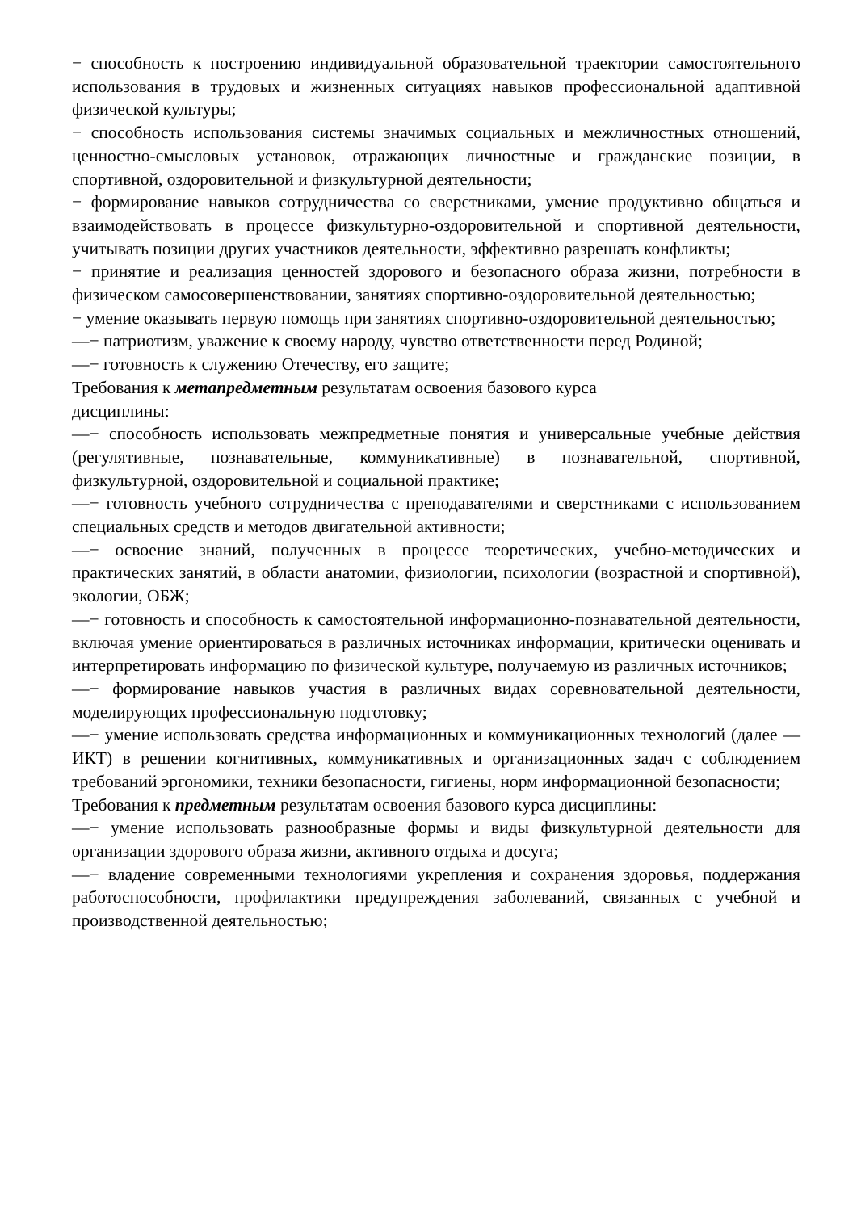− способность к построению индивидуальной образовательной траектории самостоятельного использования в трудовых и жизненных ситуациях навыков профессиональной адаптивной физической культуры;
− способность использования системы значимых социальных и межличностных отношений, ценностно-смысловых установок, отражающих личностные и гражданские позиции, в спортивной, оздоровительной и физкультурной деятельности;
− формирование навыков сотрудничества со сверстниками, умение продуктивно общаться и взаимодействовать в процессе физкультурно-оздоровительной и спортивной деятельности, учитывать позиции других участников деятельности, эффективно разрешать конфликты;
− принятие и реализация ценностей здорового и безопасного образа жизни, потребности в физическом самосовершенствовании, занятиях спортивно-оздоровительной деятельностью;
− умение оказывать первую помощь при занятиях спортивно-оздоровительной деятельностью;
—− патриотизм, уважение к своему народу, чувство ответственности перед Родиной;
—− готовность к служению Отечеству, его защите;
Требования к метапредметным результатам освоения базового курса
дисциплины:
—− способность использовать межпредметные понятия и универсальные учебные действия (регулятивные, познавательные, коммуникативные) в познавательной, спортивной, физкультурной, оздоровительной и социальной практике;
—− готовность учебного сотрудничества с преподавателями и сверстниками с использованием специальных средств и методов двигательной активности;
—− освоение знаний, полученных в процессе теоретических, учебно-методических и практических занятий, в области анатомии, физиологии, психологии (возрастной и спортивной), экологии, ОБЖ;
—− готовность и способность к самостоятельной информационно-познавательной деятельности, включая умение ориентироваться в различных источниках информации, критически оценивать и интерпретировать информацию по физической культуре, получаемую из различных источников;
—− формирование навыков участия в различных видах соревновательной деятельности, моделирующих профессиональную подготовку;
—− умение использовать средства информационных и коммуникационных технологий (далее — ИКТ) в решении когнитивных, коммуникативных и организационных задач с соблюдением требований эргономики, техники безопасности, гигиены, норм информационной безопасности;
Требования к предметным результатам освоения базового курса дисциплины:
—− умение использовать разнообразные формы и виды физкультурной деятельности для организации здорового образа жизни, активного отдыха и досуга;
—− владение современными технологиями укрепления и сохранения здоровья, поддержания работоспособности, профилактики предупреждения заболеваний, связанных с учебной и производственной деятельностью;